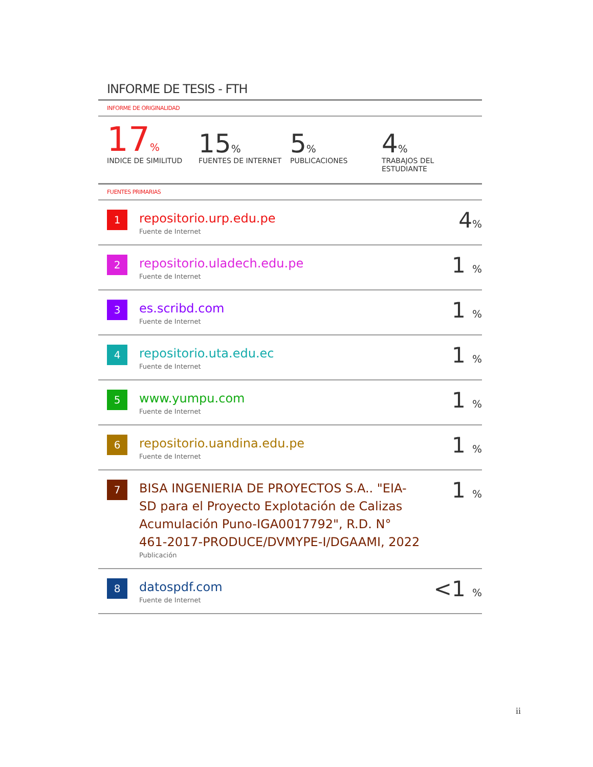INFORME DE TESIS - FTH
INFORME DE ORIGINALIDAD
17%
INDICE DE SIMILITUD
15%
FUENTES DE INTERNET
5%
PUBLICACIONES
4%
TRABAJOS DEL ESTUDIANTE
FUENTES PRIMARIAS
| 1 | repositorio.urp.edu.pe Fuente de Internet | 4 % |
| 2 | repositorio.uladech.edu.pe Fuente de Internet | 1 % |
| 3 | es.scribd.com Fuente de Internet | 1 % |
| 4 | repositorio.uta.edu.ec Fuente de Internet | 1 % |
| 5 | www.yumpu.com Fuente de Internet | 1 % |
| 6 | repositorio.uandina.edu.pe Fuente de Internet | 1 % |
| 7 | BISA INGENIERIA DE PROYECTOS S.A.. "EIA-SD para el Proyecto Explotación de Calizas Acumulación Puno-IGA0017792", R.D. N° 461-2017-PRODUCE/DVMYPE-I/DGAAMI, 2022 Publicación | 1 % |
| 8 | datospdf.com Fuente de Internet | <1 % |
ii